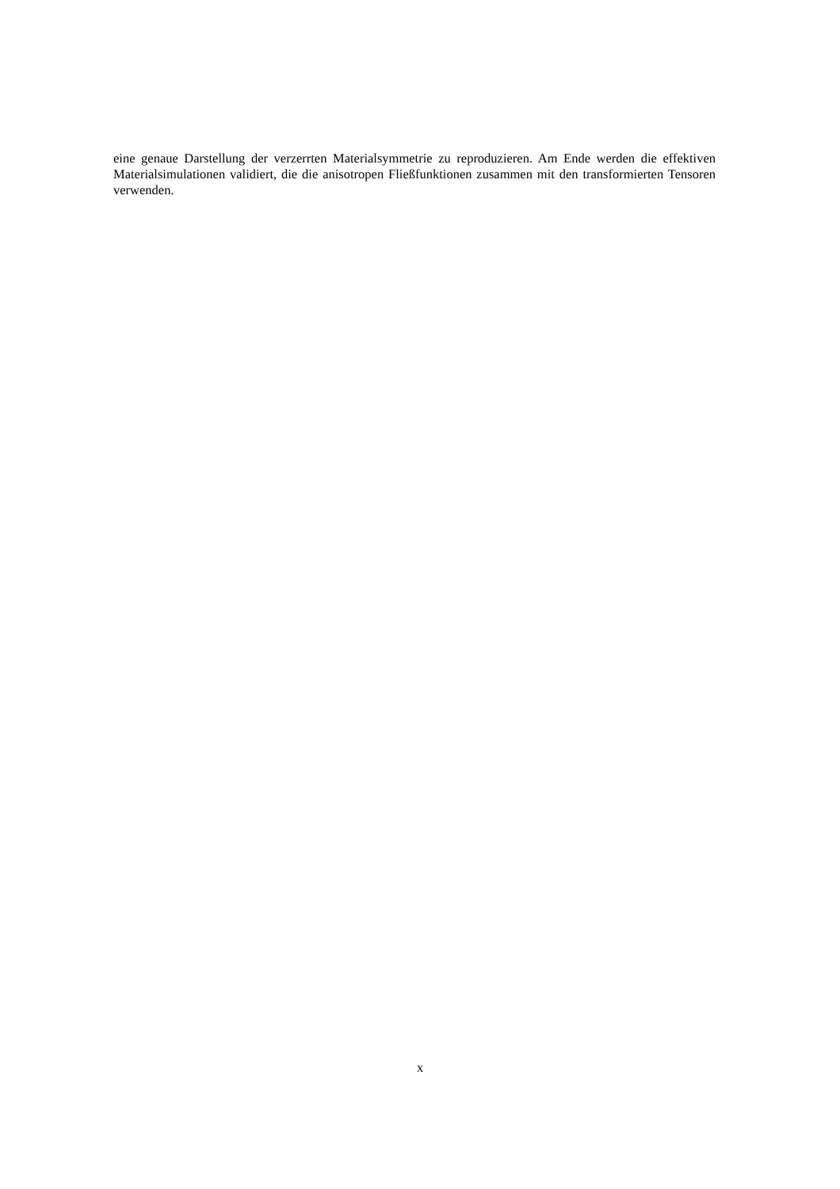eine genaue Darstellung der verzerrten Materialsymmetrie zu reproduzieren. Am Ende werden die effektiven Materialsimulationen validiert, die die anisotropen Fließfunktionen zusammen mit den transformierten Tensoren verwenden.
x